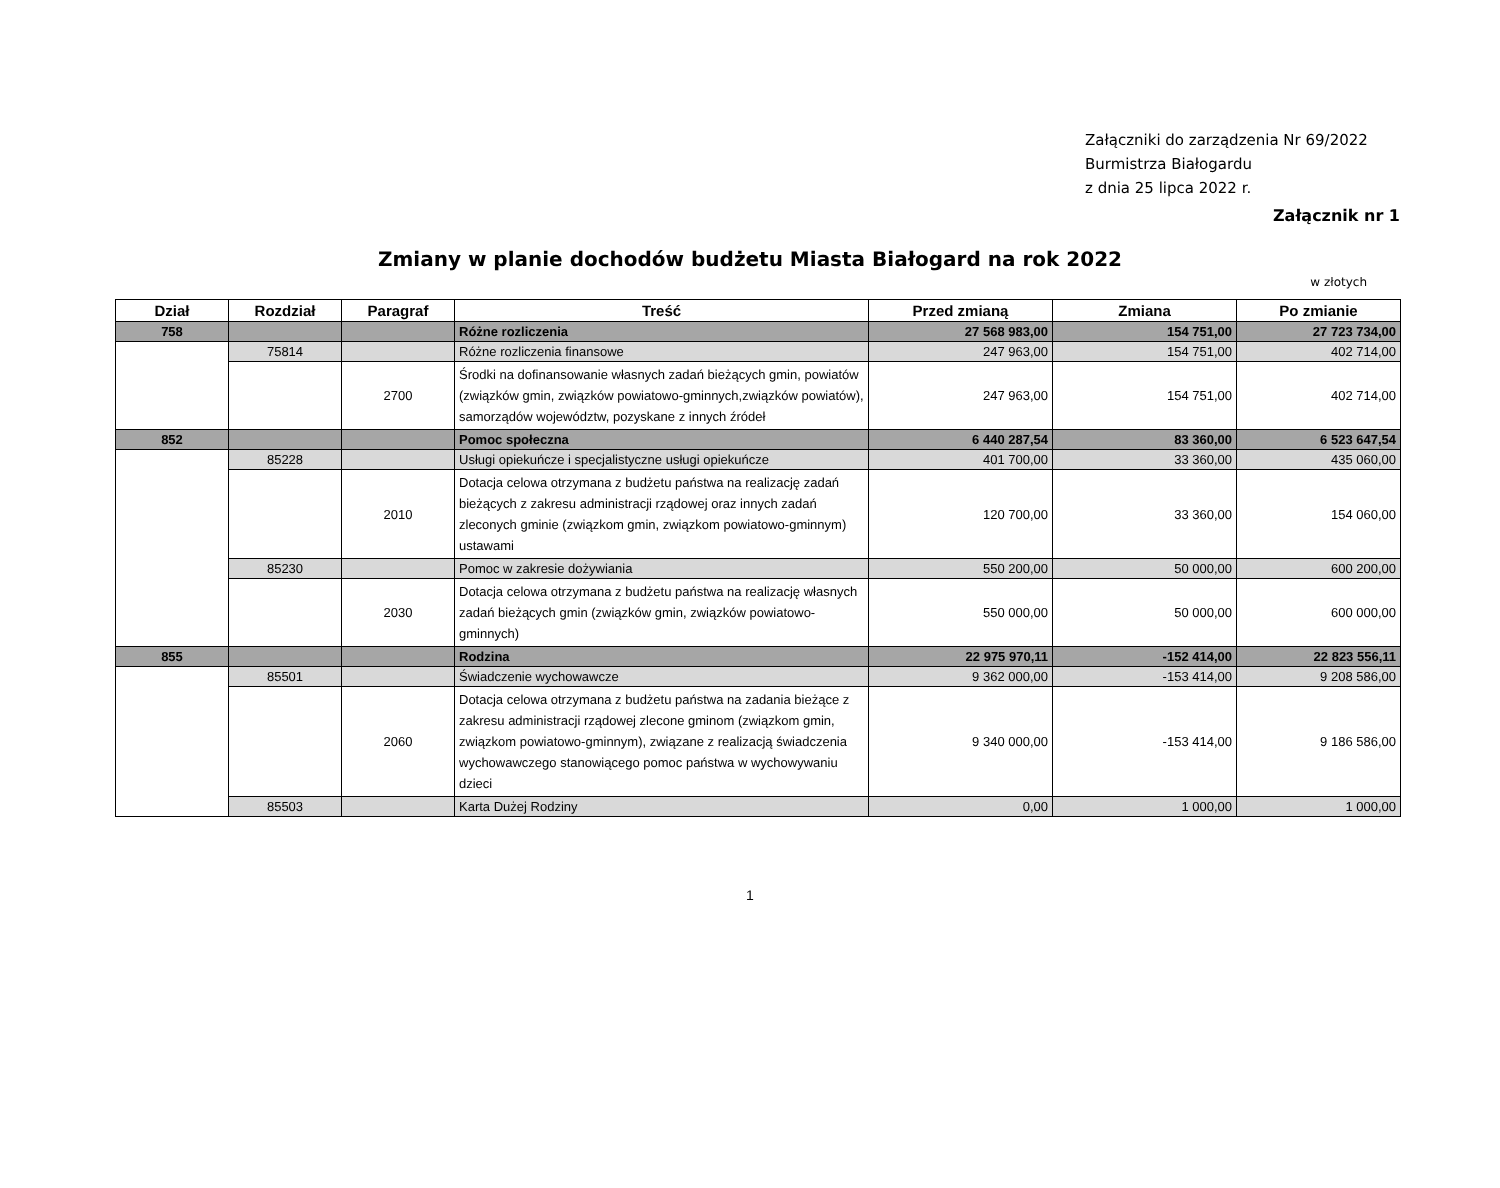Załączniki do zarządzenia Nr 69/2022
Burmistrza Białogardu
z dnia 25 lipca 2022 r.
Załącznik nr 1
Zmiany w planie dochodów budżetu Miasta Białogard na rok 2022
w złotych
| Dział | Rozdział | Paragraf | Treść | Przed zmianą | Zmiana | Po zmianie |
| --- | --- | --- | --- | --- | --- | --- |
| 758 | | | Różne rozliczenia | 27 568 983,00 | 154 751,00 | 27 723 734,00 |
| | 75814 | | Różne rozliczenia finansowe | 247 963,00 | 154 751,00 | 402 714,00 |
| | | 2700 | Środki na dofinansowanie własnych zadań bieżących gmin, powiatów (związków gmin, związków powiatowo-gminnych,związków powiatów), samorządów województw, pozyskane z innych źródeł | 247 963,00 | 154 751,00 | 402 714,00 |
| 852 | | | Pomoc społeczna | 6 440 287,54 | 83 360,00 | 6 523 647,54 |
| | 85228 | | Usługi opiekuńcze i specjalistyczne usługi opiekuńcze | 401 700,00 | 33 360,00 | 435 060,00 |
| | | 2010 | Dotacja celowa otrzymana z budżetu państwa na realizację zadań bieżących z zakresu administracji rządowej oraz innych zadań zleconych gminie (związkom gmin, związkom powiatowo-gminnym) ustawami | 120 700,00 | 33 360,00 | 154 060,00 |
| | 85230 | | Pomoc w zakresie dożywiania | 550 200,00 | 50 000,00 | 600 200,00 |
| | | 2030 | Dotacja celowa otrzymana z budżetu państwa na realizację własnych zadań bieżących gmin (związków gmin, związków powiatowo-gminnych) | 550 000,00 | 50 000,00 | 600 000,00 |
| 855 | | | Rodzina | 22 975 970,11 | -152 414,00 | 22 823 556,11 |
| | 85501 | | Świadczenie wychowawcze | 9 362 000,00 | -153 414,00 | 9 208 586,00 |
| | | 2060 | Dotacja celowa otrzymana z budżetu państwa na zadania bieżące z zakresu administracji rządowej zlecone gminom (związkom gmin, związkom powiatowo-gminnym), związane z realizacją świadczenia wychowawczego stanowiącego pomoc państwa w wychowywaniu dzieci | 9 340 000,00 | -153 414,00 | 9 186 586,00 |
| | 85503 | | Karta Dużej Rodziny | 0,00 | 1 000,00 | 1 000,00 |
1